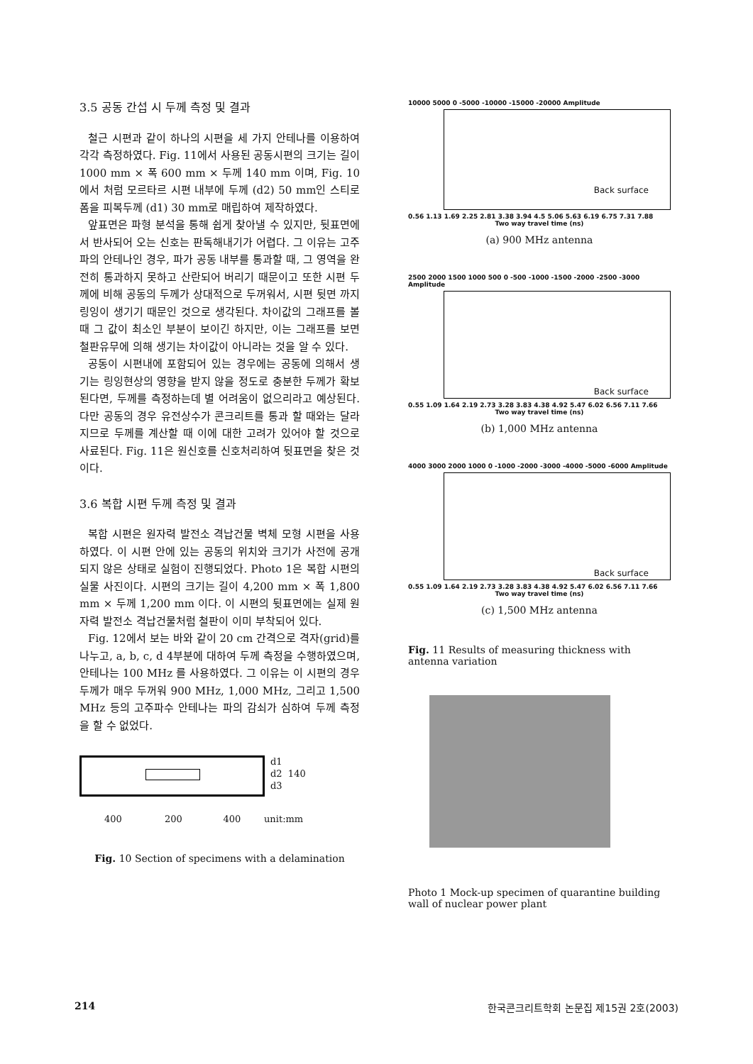3.5 공동 간섭 시 두께 측정 및 결과
철근 시편과 같이 하나의 시편을 세 가지 안테나를 이용하여 각각 측정하였다. Fig. 11에서 사용된 공동시편의 크기는 길이 1000 mm × 폭 600 mm × 두께 140 mm 이며, Fig. 10에서 처럼 모르타르 시편 내부에 두께 (d2) 50 mm인 스티로폼을 피복두께 (d1) 30 mm로 매립하여 제작하였다.
앞표면은 파형 분석을 통해 쉽게 찾아낼 수 있지만, 뒷표면에서 반사되어 오는 신호는 판독해내기가 어렵다. 그 이유는 고주파의 안테나인 경우, 파가 공동 내부를 통과할 때, 그 영역을 완전히 통과하지 못하고 산란되어 버리기 때문이고 또한 시편 두께에 비해 공동의 두께가 상대적으로 두꺼워서, 시편 뒷면 까지 링잉이 생기기 때문인 것으로 생각된다. 차이값의 그래프를 볼 때 그 값이 최소인 부분이 보이긴 하지만, 이는 그래프를 보면 철판유무에 의해 생기는 차이값이 아니라는 것을 알 수 있다.
공동이 시편내에 포함되어 있는 경우에는 공동에 의해서 생기는 링잉현상의 영향을 받지 않을 정도로 충분한 두께가 확보된다면, 두께를 측정하는데 별 어려움이 없으리라고 예상된다. 다만 공동의 경우 유전상수가 콘크리트를 통과 할 때와는 달라지므로 두께를 계산할 때 이에 대한 고려가 있어야 할 것으로 사료된다. Fig. 11은 원신호를 신호처리하여 뒷표면을 찾은 것이다.
3.6 복합 시편 두께 측정 및 결과
복합 시편은 원자력 발전소 격납건물 벽체 모형 시편을 사용하였다. 이 시편 안에 있는 공동의 위치와 크기가 사전에 공개되지 않은 상태로 실험이 진행되었다. Photo 1은 복합 시편의 실물 사진이다. 시편의 크기는 길이 4,200 mm × 폭 1,800 mm × 두께 1,200 mm 이다. 이 시편의 뒷표면에는 실제 원자력 발전소 격납건물처럼 철판이 이미 부착되어 있다.
Fig. 12에서 보는 바와 같이 20 cm 간격으로 격자(grid)를 나누고, a, b, c, d 4부분에 대하여 두께 측정을 수행하였으며, 안테나는 100 MHz 를 사용하였다. 그 이유는 이 시편의 경우 두께가 매우 두꺼워 900 MHz, 1,000 MHz, 그리고 1,500 MHz 등의 고주파수 안테나는 파의 감쇠가 심하여 두께 측정을 할 수 없었다.
d1
d2 140
d3
400 200 400 unit:mm
Fig. 10 Section of specimens with a delamination
10000 5000 0 -5000 -10000 -15000 -20000 Amplitude
Back surface
0.56 1.13 1.69 2.25 2.81 3.38 3.94 4.5 5.06 5.63 6.19 6.75 7.31 7.88
Two way travel time (ns)
(a) 900 MHz antenna
2500 2000 1500 1000 500 0 -500 -1000 -1500 -2000 -2500 -3000 Amplitude
Back surface
0.55 1.09 1.64 2.19 2.73 3.28 3.83 4.38 4.92 5.47 6.02 6.56 7.11 7.66
Two way travel time (ns)
(b) 1,000 MHz antenna
4000 3000 2000 1000 0 -1000 -2000 -3000 -4000 -5000 -6000 Amplitude
Back surface
0.55 1.09 1.64 2.19 2.73 3.28 3.83 4.38 4.92 5.47 6.02 6.56 7.11 7.66
Two way travel time (ns)
(c) 1,500 MHz antenna
Fig. 11 Results of measuring thickness with antenna variation
Photo 1 Mock-up specimen of quarantine building wall of nuclear power plant
214 한국콘크리트학회 논문집 제15권 2호(2003)